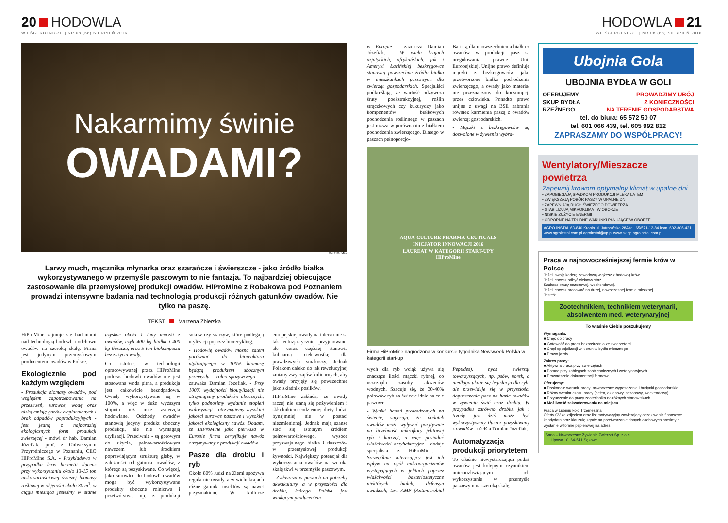20 HODOWLA
WIEŚCI ROLNICZE | NR 08 (68) SIERPIEŃ 2016
Nakarmimy świnie
OWADAMI?
Fot. HiProMine
Larwy much, mącznika młynarka oraz szarańcze i świerszcze - jako źródło białka wykorzystywanego w przemyśle paszowym to nie fantazja. To najbardziej obiecujące zastosowanie dla przemysłowej produkcji owadów. HiProMine z Robakowa pod Poznaniem prowadzi intensywne badania nad technologią produkcji różnych gatunków owadów. Nie tylko na paszę.
TEKST Marzena Zbierska
HiProMine zajmuje się badaniami nad technologią hodowli i odchowu owadów na szeroką skalę. Firma jest jedynym przemysłowym producentem owadów w Polsce.
Ekologicznie pod każdym względem
- Produkcja biomasy owadów, pod względem zapotrzebowania na przestrzeń, surowce, wodę oraz niską emisję gazów cieplarnianych i brak odpadów poprodukcyjnych - jest jedną z najbardziej ekologicznych form produkcji zwierzęcej - mówi dr hab. Damian Józefiak, prof. z Uniwersytetu Przyrodniczego w Poznaniu, CEO HiProMine S.A. - Przykładowo w przypadku larw hermetii ilucens przy wykorzystaniu około 13-15 ton niskowartościowej świeżej biomasy roślinnej w objętości około 30 m<sup>3</sup>, w ciągu miesiąca jesteśmy w stanie uzyskać około 1 tony mączki z owadów, czyli 400 kg białka i 400 kg tłuszczu, oraz 5 ton biokompostu bez zużycia wody.
Co istotne, w technologii opracowywanej przez HiProMine podczas hodowli owadów nie jest stosowana woda pitna, a produkcja jest całkowicie bezodpadowa. Owady wykorzystywane są w 100%, a więc w dużo wyższym stopniu niż inne zwierzęta hodowlane. Odchody owadów stanowią jedyny produkt uboczny produkcji, ale nie wymagają utylizacji. Przeciwnie - są gotowym do użycia, pełnowartościowym nawozem lub środkiem poprawiającym strukturę gleby, w zależności od gatunku owadów, z którego są pozyskiwane. Co więcej, jako surowiec do hodowli owadów mogą być wykorzystywane produkty uboczne rolnictwa i przetwórstwa, np. z produkcji soków czy warzyw, które podlegają utylizacji poprzez biorecykling.
- Hodowlę owadów można zatem porównać do bioreaktora utylizującego w 100% biomasę będącą produktem ubocznym przemysłu rolno-spożywczego - zauważa Damian Józefiak. - Przy 100% wydajności bioutylizacji nie otrzymujemy produktów ubocznych, tylko podnosimy wydatnie stopień waloryzacji - otrzymujemy wysokiej jakości surowce paszowe i wysokiej jakości ekologiczny nawóz. Dodam, że HiProMine jako pierwsza w Europie firma certyfikuje nawóz otrzymywany z produkcji owadów.
Pasze dla drobiu i ryb
Około 80% ludzi na Ziemi spożywa regularnie owady, a w wielu krajach różne gatunki insektów są nawet przysmakiem. W kulturze europejskiej owady na talerzu nie są tak entuzjastycznie przyjmowane, ale coraz częściej stanowią kulinarną ciekawostkę dla prawdziwych smakoszy. Jednak Polakom daleko do tak rewolucyjnej zmiany zwyczajów kulinarnych, aby owady przyjęły się powszechnie jako składnik posiłków.
HiProMine zakłada, że owady raczej nie staną się pożywieniem i składnikiem codziennej diety ludzi, bynajmniej nie w postaci niezmienionej. Jednak mają szanse stać się istotnym źródłem pełnowartościowego, wysoce przyswajalnego białka i tłuszczów w przemysłowej produkcji żywności. Największy potencjał dla wykorzystania owadów na szeroką skalę tkwi w przemyśle paszowym.
- Zwłaszcza w paszach na potrzeby akwakultury, a w przyszłości dla drobiu, którego Polska jest wiodącym producentem
HODOWLA 21
WIEŚCI ROLNICZE | NR 08 (68) SIERPIEŃ 2016
w Europie - zaznacza Damian Józefiak. - W wielu krajach azjatyckich, afrykańskich, jak i Ameryki Łacińskiej bezkręgowce stanowią powszechne źródło białka w mieszkankach paszowych dla zwierząt gospodarskich. Specjaliści podkreślają, że wartość odżywcza śruty poekstrakcyjnej, roślin strączkowych czy kukurydzy jako komponentów białkowych pochodzenia roślinnego w paszach jest niższa w porównaniu z białkiem pochodzenia zwierzęcego. Dlatego w paszach pełnoporcjo-
Barierą dla upowszechnienia białka z owadów w produkcji pasz są uregulowania prawne Unii Europejskiej. Unijne prawo definiuje mączki z bezkręgowców jako przetworzone białko pochodzenia zwierzęcego, a owady jako materiał nie przeznaczony do konsumpcji przez człowieka. Ponadto prawo unijne z uwagi na BSE zabrania również karmienia paszą z owadów zwierząt gospodarskich.
- Mączki z bezkręgowców są dozwolone w żywieniu wybra-
AQUA-CULTURE PHARMA-CEUTICALS
INICJATOR INNOWACJI 2016
LAUREAT W KATEGORII START-UPY
HiProMine
Firma HiProMine nagrodzona w konkursie tygodnika Newsweek Polska w kategorii start-up
wych dla ryb wciąż używa się znaczące ilości mączki rybnej, co uszczupla zasoby akwenów wodnych. Szacuje się, że 30-40% połowów ryb na świecie idzie na cele paszowe.
- Wyniki badań prowadzonych na świecie, sugerują, że dodatek owadów może wpływać pozytywnie na liczebność mikroflory jelitowej ryb i kurcząt, a więc posiadać właściwości antybakteryjne - dodaje specjalista z HiProMine. - Szczególnie interesujący jest ich wpływ na ogół mikroorganizmów występujących w jelitach poprzez właściwości bakteriostatyczne niektórych białek, defensyn owadzich, tzw. AMP (Antimicrobial Peptides). nych zwierząt towarzyszących, np. psów, norek, a niedługo ukaże się legislacja dla ryb, ale przewiduje się w przyszłości dopuszczenie pasz na bazie owadów w żywieniu świń oraz drobiu. W przypadku zarówno drobiu, jak i trzody już dziś może być wykorzystywany tłuszcz pozyskiwany z owadów - uściśla Damian Józefiak.
Automatyzacja produkcji priorytetem
To właśnie niewystarczająca podaż owadów jest kolejnym czynnikiem uniemożliwiającym ich wykorzystanie w przemyśle paszowym na szeroką skalę.
Ubojnia Gola
UBOJNIA BYDŁA W GOLI
OFERUJEMY
SKUP BYDŁA
RZEŹNEGO
PROWADZIMY UBÓJ
Z KONIECZNOŚCI
NA TERENIE GOSPODARSTWA
tel. do biura: 65 572 50 07
tel. 601 066 439, tel. 605 992 812
ZAPRASZAMY DO WSPÓŁPRACY!
Wentylatory/Mieszacze powietrza
Zapewnij krowom optymalny klimat w upalne dni
• ZAPOBIEGAJĄ SPADKOM PRODUKCJI MLEKA LATEM
• ZWIĘKSZAJĄ POBÓR PASZY W UPALNE DNI
• ZAPEWNIAJĄ RUCH ŚWIEŻEGO POWIETRZA
• STABILIZUJĄ MIKROKLIMAT W OBORZE
• NISKIE ZUŻYCIE ENERGII
• ODPORNE NA TRUDNE WARUNKI PANUJĄCE W OBORZE
AGRO INSTAL 63-840 Krobia ul. Jutrosińska 28A tel. 65/571-12-84 kom. 602-806-421 www.agroinstal.com.pl agroinstal@vp.pl www.sklep.agroinstal.com.pl
Praca w najnowocześniejszej fermie krów w Polsce
Jeżeli swoją karierę zawodową wiążesz z hodowlą krów.
Jeżeli chcesz odbyć ciekawy staż.
Szukasz pracy sezonowej, weekendowej.
Jeżeli chcesz pracować na dużej, nowoczesnej fermie mlecznej.
Jesteś:
Zootechnikiem, technikiem weterynarii, absolwentem med. weterynaryjnej
To właśnie Ciebie poszukujemy
Wymagania:
■ Chęć do pracy
■ Gotowość do pracy bezpośrednio ze zwierzętami
■ Chęć specjalizacji w kierunku bydła mlecznego
■ Prawo jazdy
Zakres pracy:
■ Aktywna praca przy zwierzętach
■ Pomoc przy zabiegach zootechnicznych i weterynaryjnych
■ Prowadzenie dokumentacji fermowej
Oferujemy:
■ Doskonałe warunki pracy: nowoczesne wyposażenie i budynki gospodarskie.
■ Różny wymiar czasu pracy (pełen, okresowy, sezonowy, weekendowy)
■ Przyuczenie do pracy zootechnika na różnych stanowiskach
■ Możliwość zakwaterowania na miejscu
Praca w Lubiniu koło Trzemeszna.
Oferty CV ze zdjęciem oraz list motywacyjny zawierający oczekiwania finansowe kandydata oraz klauzulę zgody na przetwarzanie danych osobowych prosimy o wysłanie w formie papierowej na adres:
Sano – Nowoczesne Żywienie Zwierząt Sp. z o.o.
ul. Lipowa 10, 64-541 Sękowo